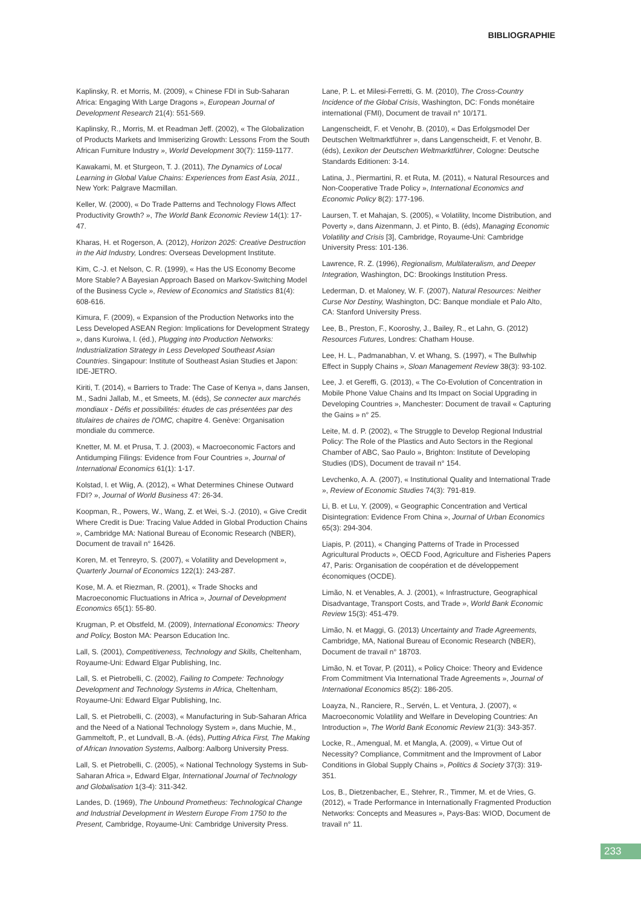BIBLIOGRAPHIE
Kaplinsky, R. et Morris, M. (2009), « Chinese FDI in Sub-Saharan Africa: Engaging With Large Dragons », European Journal of Development Research 21(4): 551-569.
Kaplinsky, R., Morris, M. et Readman Jeff. (2002), « The Globalization of Products Markets and Immiserizing Growth: Lessons From the South African Furniture Industry », World Development 30(7): 1159-1177.
Kawakami, M. et Sturgeon, T. J. (2011), The Dynamics of Local Learning in Global Value Chains: Experiences from East Asia, 2011., New York: Palgrave Macmillan.
Keller, W. (2000), « Do Trade Patterns and Technology Flows Affect Productivity Growth? », The World Bank Economic Review 14(1): 17-47.
Kharas, H. et Rogerson, A. (2012), Horizon 2025: Creative Destruction in the Aid Industry, Londres: Overseas Development Institute.
Kim, C.-J. et Nelson, C. R. (1999), « Has the US Economy Become More Stable? A Bayesian Approach Based on Markov-Switching Model of the Business Cycle », Review of Economics and Statistics 81(4): 608-616.
Kimura, F. (2009), « Expansion of the Production Networks into the Less Developed ASEAN Region: Implications for Development Strategy », dans Kuroiwa, I. (éd.), Plugging into Production Networks: Industrialization Strategy in Less Developed Southeast Asian Countries. Singapour: Institute of Southeast Asian Studies et Japon: IDE-JETRO.
Kiriti, T. (2014), « Barriers to Trade: The Case of Kenya », dans Jansen, M., Sadni Jallab, M., et Smeets, M. (éds), Se connecter aux marchés mondiaux - Défis et possibilités: études de cas présentées par des titulaires de chaires de l'OMC, chapitre 4. Genève: Organisation mondiale du commerce.
Knetter, M. M. et Prusa, T. J. (2003), « Macroeconomic Factors and Antidumping Filings: Evidence from Four Countries », Journal of International Economics 61(1): 1-17.
Kolstad, I. et Wiig, A. (2012), « What Determines Chinese Outward FDI? », Journal of World Business 47: 26-34.
Koopman, R., Powers, W., Wang, Z. et Wei, S.-J. (2010), « Give Credit Where Credit is Due: Tracing Value Added in Global Production Chains », Cambridge MA: National Bureau of Economic Research (NBER), Document de travail n° 16426.
Koren, M. et Tenreyro, S. (2007), « Volatility and Development », Quarterly Journal of Economics 122(1): 243-287.
Kose, M. A. et Riezman, R. (2001), « Trade Shocks and Macroeconomic Fluctuations in Africa », Journal of Development Economics 65(1): 55-80.
Krugman, P. et Obstfeld, M. (2009), International Economics: Theory and Policy, Boston MA: Pearson Education Inc.
Lall, S. (2001), Competitiveness, Technology and Skills, Cheltenham, Royaume-Uni: Edward Elgar Publishing, Inc.
Lall, S. et Pietrobelli, C. (2002), Failing to Compete: Technology Development and Technology Systems in Africa, Cheltenham, Royaume-Uni: Edward Elgar Publishing, Inc.
Lall, S. et Pietrobelli, C. (2003), « Manufacturing in Sub-Saharan Africa and the Need of a National Technology System », dans Muchie, M., Gammeltoft, P., et Lundvall, B.-A. (éds), Putting Africa First, The Making of African Innovation Systems, Aalborg: Aalborg University Press.
Lall, S. et Pietrobelli, C. (2005), « National Technology Systems in Sub-Saharan Africa », Edward Elgar, International Journal of Technology and Globalisation 1(3-4): 311-342.
Landes, D. (1969), The Unbound Prometheus: Technological Change and Industrial Development in Western Europe From 1750 to the Present, Cambridge, Royaume-Uni: Cambridge University Press.
Lane, P. L. et Milesi-Ferretti, G. M. (2010), The Cross-Country Incidence of the Global Crisis, Washington, DC: Fonds monétaire international (FMI), Document de travail n° 10/171.
Langenscheidt, F. et Venohr, B. (2010), « Das Erfolgsmodel Der Deutschen Weltmarktführer », dans Langenscheidt, F. et Venohr, B. (éds), Lexikon der Deutschen Weltmarktführer, Cologne: Deutsche Standards Editionen: 3-14.
Latina, J., Piermartini, R. et Ruta, M. (2011), « Natural Resources and Non-Cooperative Trade Policy », International Economics and Economic Policy 8(2): 177-196.
Laursen, T. et Mahajan, S. (2005), « Volatility, Income Distribution, and Poverty », dans Aizenmann, J. et Pinto, B. (éds), Managing Economic Volatility and Crisis [3], Cambridge, Royaume-Uni: Cambridge University Press: 101-136.
Lawrence, R. Z. (1996), Regionalism, Multilateralism, and Deeper Integration, Washington, DC: Brookings Institution Press.
Lederman, D. et Maloney, W. F. (2007), Natural Resources: Neither Curse Nor Destiny, Washington, DC: Banque mondiale et Palo Alto, CA: Stanford University Press.
Lee, B., Preston, F., Kooroshy, J., Bailey, R., et Lahn, G. (2012) Resources Futures, Londres: Chatham House.
Lee, H. L., Padmanabhan, V. et Whang, S. (1997), « The Bullwhip Effect in Supply Chains », Sloan Management Review 38(3): 93-102.
Lee, J. et Gereffi, G. (2013), « The Co-Evolution of Concentration in Mobile Phone Value Chains and Its Impact on Social Upgrading in Developing Countries », Manchester: Document de travail « Capturing the Gains » n° 25.
Leite, M. d. P. (2002), « The Struggle to Develop Regional Industrial Policy: The Role of the Plastics and Auto Sectors in the Regional Chamber of ABC, Sao Paulo », Brighton: Institute of Developing Studies (IDS), Document de travail n° 154.
Levchenko, A. A. (2007), « Institutional Quality and International Trade », Review of Economic Studies 74(3): 791-819.
Li, B. et Lu, Y. (2009), « Geographic Concentration and Vertical Disintegration: Evidence From China », Journal of Urban Economics 65(3): 294-304.
Liapis, P. (2011), « Changing Patterns of Trade in Processed Agricultural Products », OECD Food, Agriculture and Fisheries Papers 47, Paris: Organisation de coopération et de développement économiques (OCDE).
Limão, N. et Venables, A. J. (2001), « Infrastructure, Geographical Disadvantage, Transport Costs, and Trade », World Bank Economic Review 15(3): 451-479.
Limão, N. et Maggi, G. (2013) Uncertainty and Trade Agreements, Cambridge, MA, National Bureau of Economic Research (NBER), Document de travail n° 18703.
Limão, N. et Tovar, P. (2011), « Policy Choice: Theory and Evidence From Commitment Via International Trade Agreements », Journal of International Economics 85(2): 186-205.
Loayza, N., Ranciere, R., Servén, L. et Ventura, J. (2007), « Macroeconomic Volatility and Welfare in Developing Countries: An Introduction », The World Bank Economic Review 21(3): 343-357.
Locke, R., Amengual, M. et Mangla, A. (2009), « Virtue Out of Necessity? Compliance, Commitment and the Improvment of Labor Conditions in Global Supply Chains », Politics & Society 37(3): 319-351.
Los, B., Dietzenbacher, E., Stehrer, R., Timmer, M. et de Vries, G. (2012), « Trade Performance in Internationally Fragmented Production Networks: Concepts and Measures », Pays-Bas: WIOD, Document de travail n° 11.
233